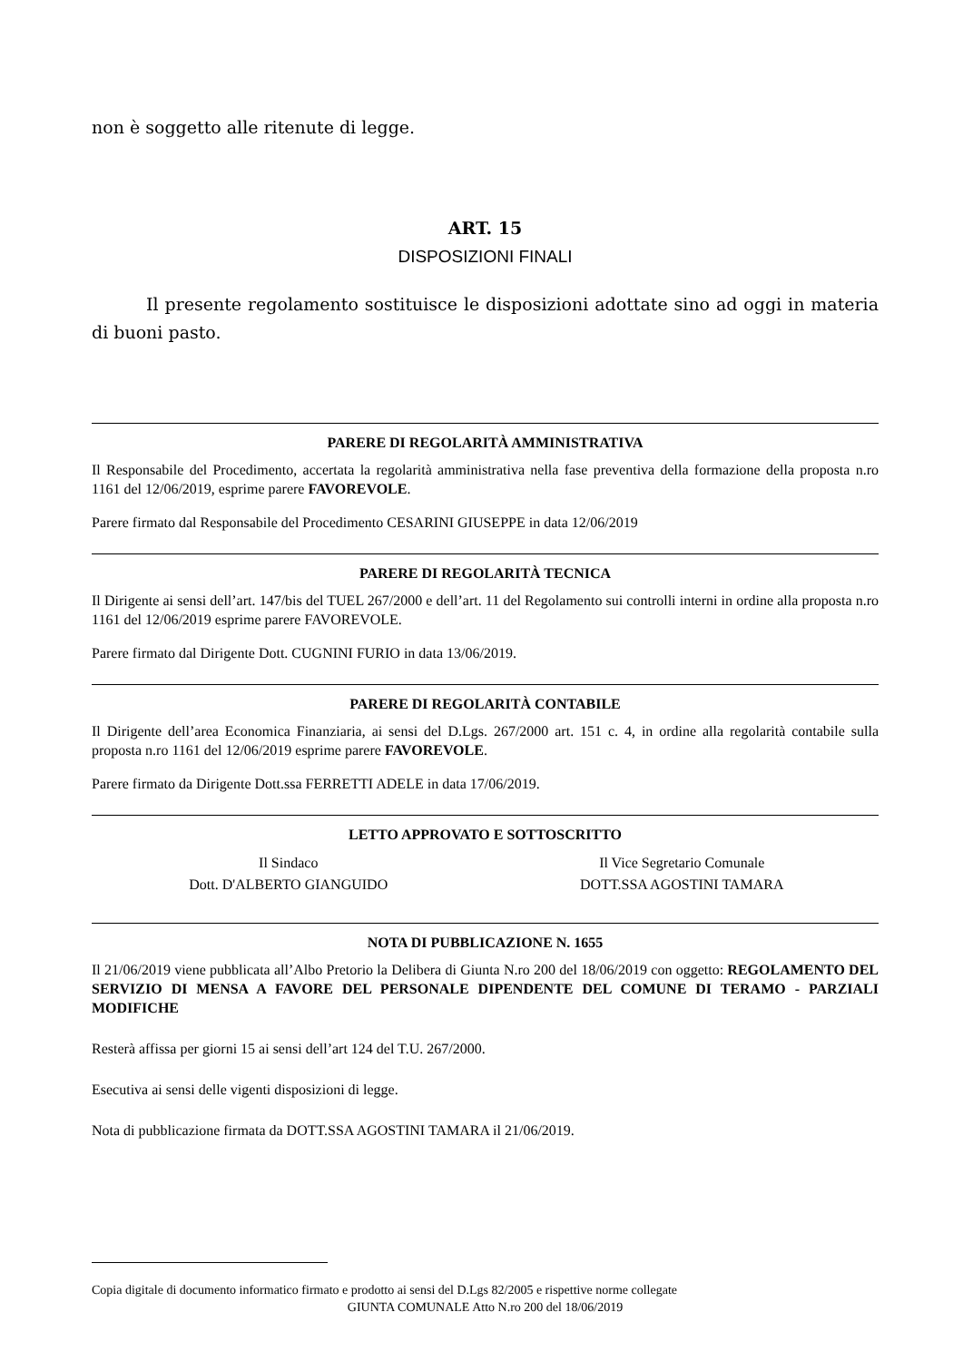non è soggetto alle ritenute di legge.
ART. 15
DISPOSIZIONI FINALI
Il presente regolamento sostituisce le disposizioni adottate sino ad oggi in materia di buoni pasto.
PARERE DI REGOLARITÀ AMMINISTRATIVA
Il Responsabile del Procedimento, accertata la regolarità amministrativa nella fase preventiva della formazione della proposta n.ro 1161 del 12/06/2019, esprime parere FAVOREVOLE.
Parere firmato dal Responsabile del Procedimento CESARINI GIUSEPPE in data 12/06/2019
PARERE DI REGOLARITÀ TECNICA
Il Dirigente ai sensi dell’art. 147/bis del TUEL 267/2000 e dell’art. 11 del Regolamento sui controlli interni in ordine alla proposta n.ro 1161 del 12/06/2019 esprime parere FAVOREVOLE.
Parere firmato dal Dirigente Dott. CUGNINI FURIO in data 13/06/2019.
PARERE DI REGOLARITÀ CONTABILE
Il Dirigente dell’area Economica Finanziaria, ai sensi del D.Lgs. 267/2000 art. 151 c. 4, in ordine alla regolarità contabile sulla proposta n.ro 1161 del 12/06/2019 esprime parere FAVOREVOLE.
Parere firmato da Dirigente Dott.ssa FERRETTI ADELE in data 17/06/2019.
LETTO APPROVATO E SOTTOSCRITTO
Il Sindaco
Dott. D'ALBERTO GIANGUIDO
Il Vice Segretario Comunale
DOTT.SSA AGOSTINI TAMARA
NOTA DI PUBBLICAZIONE N. 1655
Il 21/06/2019 viene pubblicata all’Albo Pretorio la Delibera di Giunta N.ro 200 del 18/06/2019 con oggetto: REGOLAMENTO DEL SERVIZIO DI MENSA A FAVORE DEL PERSONALE DIPENDENTE DEL COMUNE DI TERAMO - PARZIALI MODIFICHE
Resterà affissa per giorni 15 ai sensi dell’art 124 del T.U. 267/2000.
Esecutiva ai sensi delle vigenti disposizioni di legge.
Nota di pubblicazione firmata da DOTT.SSA AGOSTINI TAMARA il 21/06/2019.
Copia digitale di documento informatico firmato e prodotto ai sensi del D.Lgs 82/2005 e rispettive norme collegate
GIUNTA COMUNALE Atto N.ro 200 del 18/06/2019